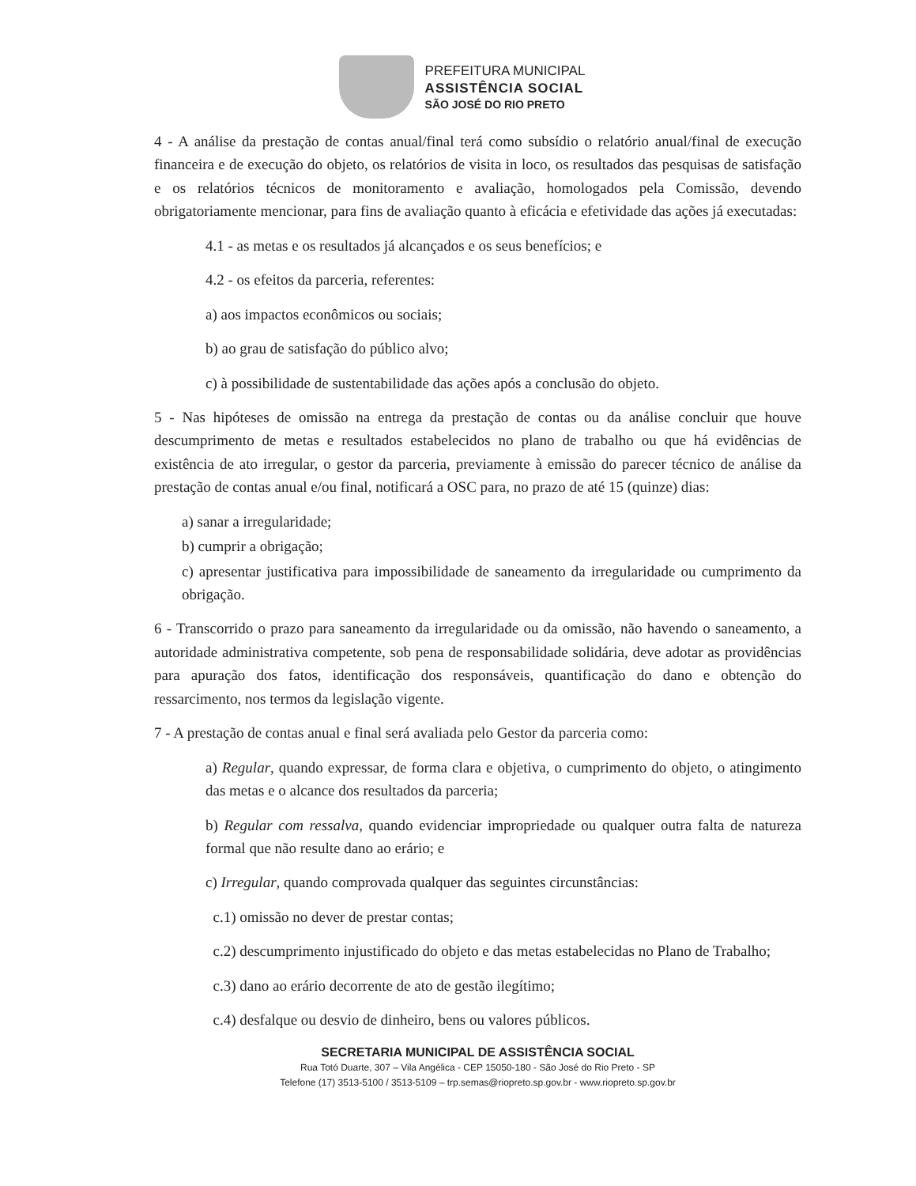PREFEITURA MUNICIPAL
ASSISTÊNCIA SOCIAL
SÃO JOSÉ DO RIO PRETO
4 - A análise da prestação de contas anual/final terá como subsídio o relatório anual/final de execução financeira e de execução do objeto, os relatórios de visita in loco, os resultados das pesquisas de satisfação e os relatórios técnicos de monitoramento e avaliação, homologados pela Comissão, devendo obrigatoriamente mencionar, para fins de avaliação quanto à eficácia e efetividade das ações já executadas:
4.1 - as metas e os resultados já alcançados e os seus benefícios; e
4.2 - os efeitos da parceria, referentes:
a) aos impactos econômicos ou sociais;
b) ao grau de satisfação do público alvo;
c) à possibilidade de sustentabilidade das ações após a conclusão do objeto.
5 - Nas hipóteses de omissão na entrega da prestação de contas ou da análise concluir que houve descumprimento de metas e resultados estabelecidos no plano de trabalho ou que há evidências de existência de ato irregular, o gestor da parceria, previamente à emissão do parecer técnico de análise da prestação de contas anual e/ou final, notificará a OSC para, no prazo de até 15 (quinze) dias:
a) sanar a irregularidade;
b) cumprir a obrigação;
c) apresentar justificativa para impossibilidade de saneamento da irregularidade ou cumprimento da obrigação.
6 - Transcorrido o prazo para saneamento da irregularidade ou da omissão, não havendo o saneamento, a autoridade administrativa competente, sob pena de responsabilidade solidária, deve adotar as providências para apuração dos fatos, identificação dos responsáveis, quantificação do dano e obtenção do ressarcimento, nos termos da legislação vigente.
7 - A prestação de contas anual e final será avaliada pelo Gestor da parceria como:
a) Regular, quando expressar, de forma clara e objetiva, o cumprimento do objeto, o atingimento das metas e o alcance dos resultados da parceria;
b) Regular com ressalva, quando evidenciar impropriedade ou qualquer outra falta de natureza formal que não resulte dano ao erário; e
c) Irregular, quando comprovada qualquer das seguintes circunstâncias:
c.1) omissão no dever de prestar contas;
c.2) descumprimento injustificado do objeto e das metas estabelecidas no Plano de Trabalho;
c.3) dano ao erário decorrente de ato de gestão ilegítimo;
c.4) desfalque ou desvio de dinheiro, bens ou valores públicos.
SECRETARIA MUNICIPAL DE ASSISTÊNCIA SOCIAL
Rua Totó Duarte, 307 – Vila Angélica - CEP 15050-180 - São José do Rio Preto - SP
Telefone (17) 3513-5100 / 3513-5109 – trp.semas@riopreto.sp.gov.br - www.riopreto.sp.gov.br